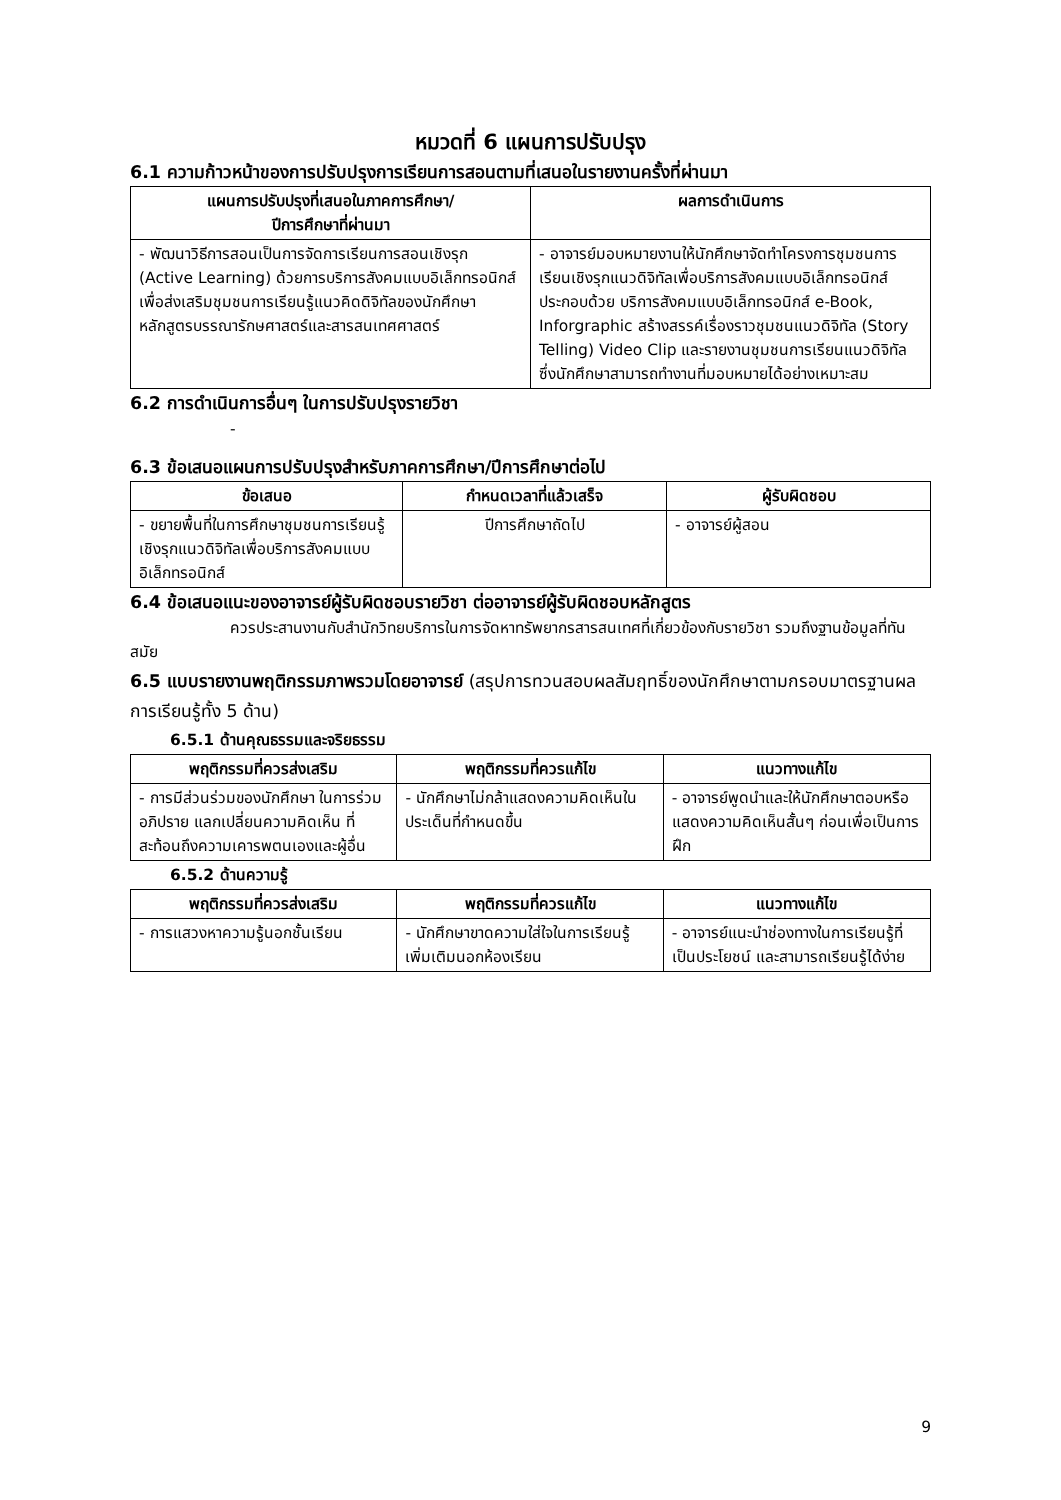หมวดที่ 6 แผนการปรับปรุง
6.1 ความก้าวหน้าของการปรับปรุงการเรียนการสอนตามที่เสนอในรายงานครั้งที่ผ่านมา
| แผนการปรับปรุงที่เสนอในภาคการศึกษา/ ปีการศึกษาที่ผ่านมา | ผลการดำเนินการ |
| --- | --- |
| - พัฒนาวิธีการสอนเป็นการจัดการเรียนการสอนเชิงรุก (Active Learning) ด้วยการบริการสังคมแบบอิเล็กทรอนิกส์เพื่อส่งเสริมชุมชนการเรียนรู้แนวคิดดิจิทัลของนักศึกษาหลักสูตรบรรณารักษศาสตร์และสารสนเทศศาสตร์ | - อาจารย์มอบหมายงานให้นักศึกษาจัดทำโครงการชุมชนการเรียนเชิงรุกแนวดิจิทัลเพื่อบริการสังคมแบบอิเล็กทรอนิกส์ ประกอบด้วย บริการสังคมแบบอิเล็กทรอนิกส์ e-Book, Inforgraphic สร้างสรรค์เรื่องราวชุมชนแนวดิจิทัล (Story Telling) Video Clip และรายงานชุมชนการเรียนแนวดิจิทัล ซึ่งนักศึกษาสามารถทำงานที่มอบหมายได้อย่างเหมาะสม |
6.2 การดำเนินการอื่นๆ ในการปรับปรุงรายวิชา
-
6.3 ข้อเสนอแผนการปรับปรุงสำหรับภาคการศึกษา/ปีการศึกษาต่อไป
| ข้อเสนอ | กำหนดเวลาที่แล้วเสร็จ | ผู้รับผิดชอบ |
| --- | --- | --- |
| - ขยายพื้นที่ในการศึกษาชุมชนการเรียนรู้เชิงรุกแนวดิจิทัลเพื่อบริการสังคมแบบอิเล็กทรอนิกส์ | ปีการศึกษาถัดไป | - อาจารย์ผู้สอน |
6.4 ข้อเสนอแนะของอาจารย์ผู้รับผิดชอบรายวิชา ต่ออาจารย์ผู้รับผิดชอบหลักสูตร
ควรประสานงานกับสำนักวิทยบริการในการจัดหาทรัพยากรสารสนเทศที่เกี่ยวข้องกับรายวิชา รวมถึงฐานข้อมูลที่ทันสมัย
6.5 แบบรายงานพฤติกรรมภาพรวมโดยอาจารย์ (สรุปการทวนสอบผลสัมฤทธิ์ของนักศึกษาตามกรอบมาตรฐานผลการเรียนรู้ทั้ง 5 ด้าน)
6.5.1 ด้านคุณธรรมและจริยธรรม
| พฤติกรรมที่ควรส่งเสริม | พฤติกรรมที่ควรแก้ไข | แนวทางแก้ไข |
| --- | --- | --- |
| - การมีส่วนร่วมของนักศึกษา ในการร่วมอภิปราย แลกเปลี่ยนความคิดเห็น ที่สะท้อนถึงความเคารพตนเองและผู้อื่น | - นักศึกษาไม่กล้าแสดงความคิดเห็นในประเด็นที่กำหนดขึ้น | - อาจารย์พูดนำและให้นักศึกษาตอบหรือแสดงความคิดเห็นสั้นๆ ก่อนเพื่อเป็นการฝึก |
6.5.2 ด้านความรู้
| พฤติกรรมที่ควรส่งเสริม | พฤติกรรมที่ควรแก้ไข | แนวทางแก้ไข |
| --- | --- | --- |
| - การแสวงหาความรู้นอกชั้นเรียน | - นักศึกษาขาดความใส่ใจในการเรียนรู้เพิ่มเติมนอกห้องเรียน | - อาจารย์แนะนำช่องทางในการเรียนรู้ที่เป็นประโยชน์ และสามารถเรียนรู้ได้ง่าย |
9